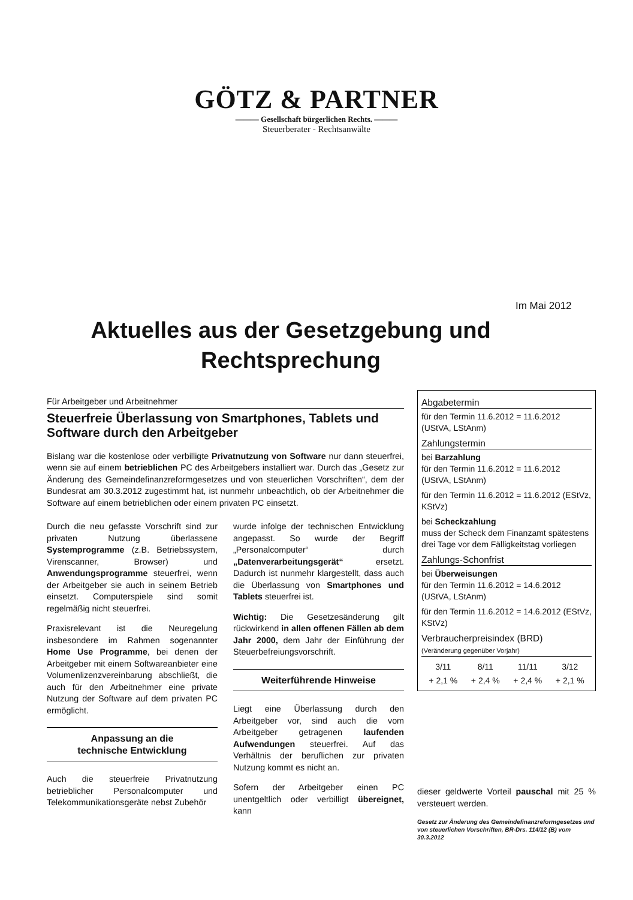GÖTZ & PARTNER
——— Gesellschaft bürgerlichen Rechts. ———
Steuerberater - Rechtsanwälte
Im Mai 2012
Aktuelles aus der Gesetzgebung und Rechtsprechung
Für Arbeitgeber und Arbeitnehmer
Steuerfreie Überlassung von Smartphones, Tablets und Software durch den Arbeitgeber
Bislang war die kostenlose oder verbilligte Privatnutzung von Software nur dann steuerfrei, wenn sie auf einem betrieblichen PC des Arbeitgebers installiert war. Durch das „Gesetz zur Änderung des Gemeindefinanzreformgesetzes und von steuerlichen Vorschriften“, dem der Bundesrat am 30.3.2012 zugestimmt hat, ist nunmehr unbeachtlich, ob der Arbeitnehmer die Software auf einem betrieblichen oder einem privaten PC einsetzt.
Durch die neu gefasste Vorschrift sind zur privaten Nutzung überlassene Systemprogramme (z.B. Betriebssystem, Virenscanner, Browser) und Anwendungsprogramme steuerfrei, wenn der Arbeitgeber sie auch in seinem Betrieb einsetzt. Computerspiele sind somit regelmäßig nicht steuerfrei.
Praxisrelevant ist die Neuregelung insbesondere im Rahmen sogenannter Home Use Programme, bei denen der Arbeitgeber mit einem Softwareanbieter eine Volumenlizenzvereinbarung abschließt, die auch für den Arbeitnehmer eine private Nutzung der Software auf dem privaten PC ermöglicht.
Anpassung an die
technische Entwicklung
Auch die steuerfreie Privatnutzung betrieblicher Personalcomputer und Telekommunikationsgeräte nebst Zubehör
wurde infolge der technischen Entwicklung angepasst. So wurde der Begriff „Personalcomputer“ durch „Datenverarbeitungsgerät“ ersetzt. Dadurch ist nunmehr klargestellt, dass auch die Überlassung von Smartphones und Tablets steuerfrei ist.
Wichtig: Die Gesetzesänderung gilt rückwirkend in allen offenen Fällen ab dem Jahr 2000, dem Jahr der Einführung der Steuerbefreiungsvorschrift.
Weiterführende Hinweise
Liegt eine Überlassung durch den Arbeitgeber vor, sind auch die vom Arbeitgeber getragenen laufenden Aufwendungen steuerfrei. Auf das Verhältnis der beruflichen zur privaten Nutzung kommt es nicht an.
Sofern der Arbeitgeber einen PC unentgeltlich oder verbilligt übereignet, kann
Abgabetermin
für den Termin 11.6.2012 = 11.6.2012 (UStVA, LStAnm)
Zahlungstermin
bei Barzahlung
für den Termin 11.6.2012 = 11.6.2012 (UStVA, LStAnm)
für den Termin 11.6.2012 = 11.6.2012 (EStVz, KStVz)
bei Scheckzahlung
muss der Scheck dem Finanzamt spätestens drei Tage vor dem Fälligkeitstag vorliegen
Zahlungs-Schonfrist
bei Überweisungen
für den Termin 11.6.2012 = 14.6.2012 (UStVA, LStAnm)
für den Termin 11.6.2012 = 14.6.2012 (EStVz, KStVz)
Verbraucherpreisindex (BRD)
(Veränderung gegenüber Vorjahr)
| 3/11 | 8/11 | 11/11 | 3/12 |
| --- | --- | --- | --- |
| + 2,1 % | + 2,4 % | + 2,4 % | + 2,1 % |
dieser geldwerte Vorteil pauschal mit 25 % versteuert werden.
Gesetz zur Änderung des Gemeindefinanzreformgesetzes und von steuerlichen Vorschriften, BR-Drs. 114/12 (B) vom 30.3.2012